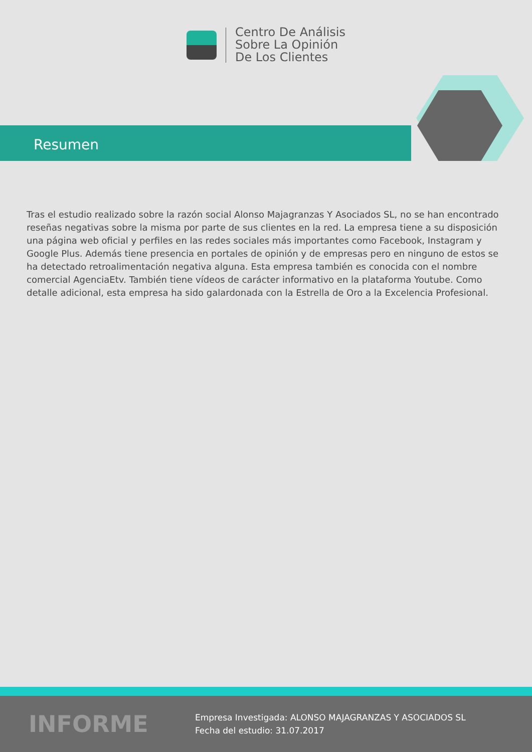Centro De Análisis
Sobre La Opinión
De Los Clientes
Resumen
Tras el estudio realizado sobre la razón social Alonso Majagranzas Y Asociados SL, no se han encontrado reseñas negativas sobre la misma por parte de sus clientes en la red. La empresa tiene a su disposición una página web oficial y perfiles en las redes sociales más importantes como Facebook, Instagram y Google Plus. Además tiene presencia en portales de opinión y de empresas pero en ninguno de estos se ha detectado retroalimentación negativa alguna. Esta empresa también es conocida con el nombre comercial AgenciaEtv. También tiene vídeos de carácter informativo en la plataforma Youtube. Como detalle adicional, esta empresa ha sido galardonada con la Estrella de Oro a la Excelencia Profesional.
INFORME
Empresa Investigada: ALONSO MAJAGRANZAS Y ASOCIADOS SL
Fecha del estudio: 31.07.2017